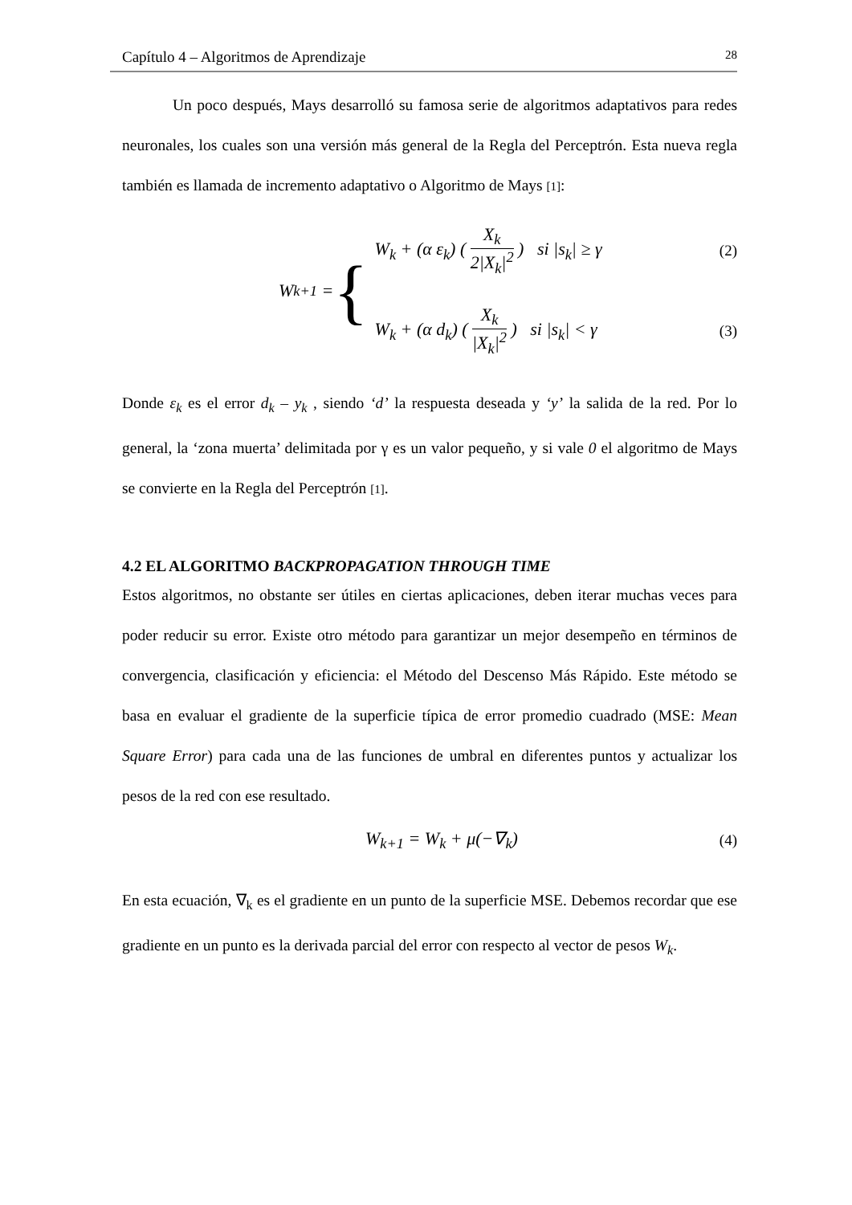Capítulo 4 – Algoritmos de Aprendizaje 28
Un poco después, Mays desarrolló su famosa serie de algoritmos adaptativos para redes neuronales, los cuales son una versión más general de la Regla del Perceptrón. Esta nueva regla también es llamada de incremento adaptativo o Algoritmo de Mays [1]:
W<sub>k+1</sub> = {
W<sub>k</sub> + (α ε<sub>k</sub>) ( X<sub>k</sub> 2|X<sub>k</sub>|<sup>2</sup> ) si |s<sub>k</sub>| ≥ γ (2)
W<sub>k</sub> + (α d<sub>k</sub>) ( X<sub>k</sub> |X<sub>k</sub>|<sup>2</sup> ) si |s<sub>k</sub>| < γ (3)
Donde ε<sub>k</sub> es el error d<sub>k</sub> – y<sub>k</sub> , siendo ‘d’ la respuesta deseada y ‘y’ la salida de la red. Por lo general, la ‘zona muerta’ delimitada por γ es un valor pequeño, y si vale 0 el algoritmo de Mays se convierte en la Regla del Perceptrón [1].
4.2 EL ALGORITMO BACKPROPAGATION THROUGH TIME
Estos algoritmos, no obstante ser útiles en ciertas aplicaciones, deben iterar muchas veces para poder reducir su error. Existe otro método para garantizar un mejor desempeño en términos de convergencia, clasificación y eficiencia: el Método del Descenso Más Rápido. Este método se basa en evaluar el gradiente de la superficie típica de error promedio cuadrado (MSE: Mean Square Error) para cada una de las funciones de umbral en diferentes puntos y actualizar los pesos de la red con ese resultado.
W<sub>k+1</sub> = W<sub>k</sub> + μ(−∇<sub>k</sub>) (4)
En esta ecuación, ∇<sub>k</sub> es el gradiente en un punto de la superficie MSE. Debemos recordar que ese gradiente en un punto es la derivada parcial del error con respecto al vector de pesos W<sub>k</sub>.